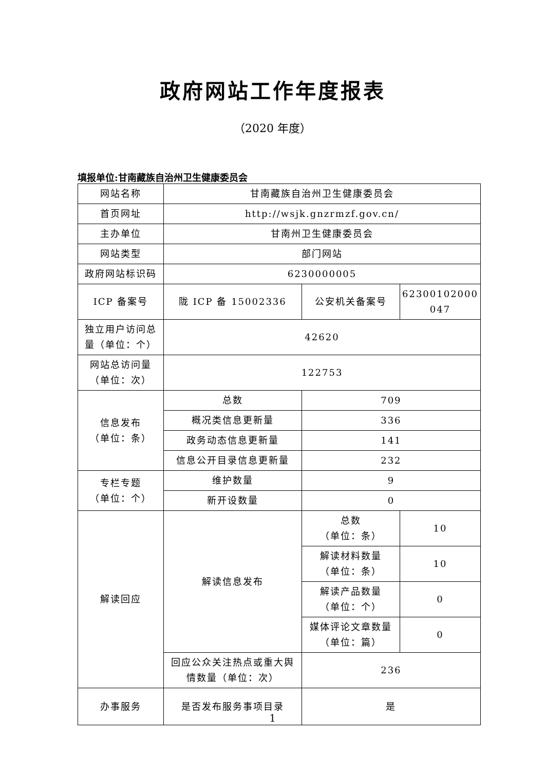政府网站工作年度报表
（2020 年度）
填报单位:甘南藏族自治州卫生健康委员会
| 网站名称 | 甘南藏族自治州卫生健康委员会 | | |
| 首页网址 | http://wsjk.gnzrmzf.gov.cn/ | | |
| 主办单位 | 甘南州卫生健康委员会 | | |
| 网站类型 | 部门网站 | | |
| 政府网站标识码 | 6230000005 | | |
| ICP 备案号 | 陇 ICP 备 15002336 | 公安机关备案号 | 62300102000 047 |
| 独立用户访问总量（单位：个） | 42620 | | |
| 网站总访问量（单位：次） | 122753 | | |
| 信息发布 （单位：条） | 总数 | 709 | |
| | 概况类信息更新量 | 336 | |
| | 政务动态信息更新量 | 141 | |
| | 信息公开目录信息更新量 | 232 | |
| 专栏专题 （单位：个） | 维护数量 | 9 | |
| | 新开设数量 | 0 | |
| 解读回应 | 解读信息发布 | 总数 （单位：条） | 10 |
| | | 解读材料数量 （单位：条） | 10 |
| | | 解读产品数量 （单位：个） | 0 |
| | | 媒体评论文章数量 （单位：篇） | 0 |
| | 回应公众关注热点或重大舆情数量（单位：次） | 236 | |
| 办事服务 | 是否发布服务事项目录 | 是 | |
1